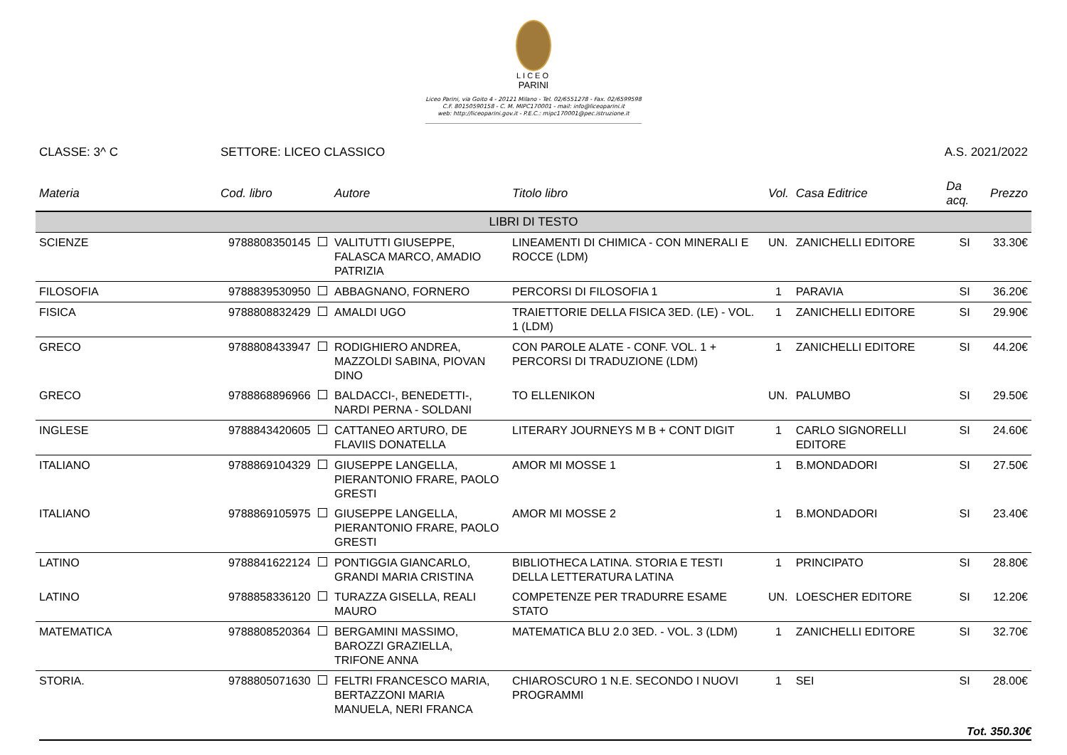LICEO
PARINI
Liceo Parini, via Goito 4 - 20121 Milano - Tel. 02/6551278 - Fax. 02/6599598
C.F. 80150590158 - C. M. MIPC170001 - mail: info@liceoparini.it
web: http://liceoparini.gov.it - P.E.C.: mipc170001@pec.istruzione.it
CLASSE: 3^ C SETTORE: LICEO CLASSICO A.S. 2021/2022
| Materia | Cod. libro | Autore | Titolo libro | Vol. | Casa Editrice | Da acq. | Prezzo |
| --- | --- | --- | --- | --- | --- | --- | --- |
| LIBRI DI TESTO | | | | | | | |
| SCIENZE | 9788808350145 | VALITUTTI GIUSEPPE, FALASCA MARCO, AMADIO PATRIZIA | LINEAMENTI DI CHIMICA - CON MINERALI E ROCCE (LDM) | UN. | ZANICHELLI EDITORE | SI | 33.30€ |
| FILOSOFIA | 9788839530950 | ABBAGNANO, FORNERO | PERCORSI DI FILOSOFIA 1 | 1 | PARAVIA | SI | 36.20€ |
| FISICA | 9788808832429 | AMALDI UGO | TRAIETTORIE DELLA FISICA 3ED. (LE) - VOL. 1 (LDM) | 1 | ZANICHELLI EDITORE | SI | 29.90€ |
| GRECO | 9788808433947 | RODIGHIERO ANDREA, MAZZOLDI SABINA, PIOVAN DINO | CON PAROLE ALATE - CONF. VOL. 1 + PERCORSI DI TRADUZIONE (LDM) | 1 | ZANICHELLI EDITORE | SI | 44.20€ |
| GRECO | 9788868896966 | BALDACCI-, BENEDETTI-, NARDI PERNA - SOLDANI | TO ELLENIKON | UN. | PALUMBO | SI | 29.50€ |
| INGLESE | 9788843420605 | CATTANEO ARTURO, DE FLAVIIS DONATELLA | LITERARY JOURNEYS M B + CONT DIGIT | 1 | CARLO SIGNORELLI EDITORE | SI | 24.60€ |
| ITALIANO | 9788869104329 | GIUSEPPE LANGELLA, PIERANTONIO FRARE, PAOLO GRESTI | AMOR MI MOSSE 1 | 1 | B.MONDADORI | SI | 27.50€ |
| ITALIANO | 9788869105975 | GIUSEPPE LANGELLA, PIERANTONIO FRARE, PAOLO GRESTI | AMOR MI MOSSE 2 | 1 | B.MONDADORI | SI | 23.40€ |
| LATINO | 9788841622124 | PONTIGGIA GIANCARLO, GRANDI MARIA CRISTINA | BIBLIOTHECA LATINA. STORIA E TESTI DELLA LETTERATURA LATINA | 1 | PRINCIPATO | SI | 28.80€ |
| LATINO | 9788858336120 | TURAZZA GISELLA, REALI MAURO | COMPETENZE PER TRADURRE ESAME STATO | UN. | LOESCHER EDITORE | SI | 12.20€ |
| MATEMATICA | 9788808520364 | BERGAMINI MASSIMO, BAROZZI GRAZIELLA, TRIFONE ANNA | MATEMATICA BLU 2.0 3ED. - VOL. 3 (LDM) | 1 | ZANICHELLI EDITORE | SI | 32.70€ |
| STORIA. | 9788805071630 | FELTRI FRANCESCO MARIA, BERTAZZONI MARIA MANUELA, NERI FRANCA | CHIAROSCURO 1 N.E. SECONDO I NUOVI PROGRAMMI | 1 | SEI | SI | 28.00€ |
Tot. 350.30€